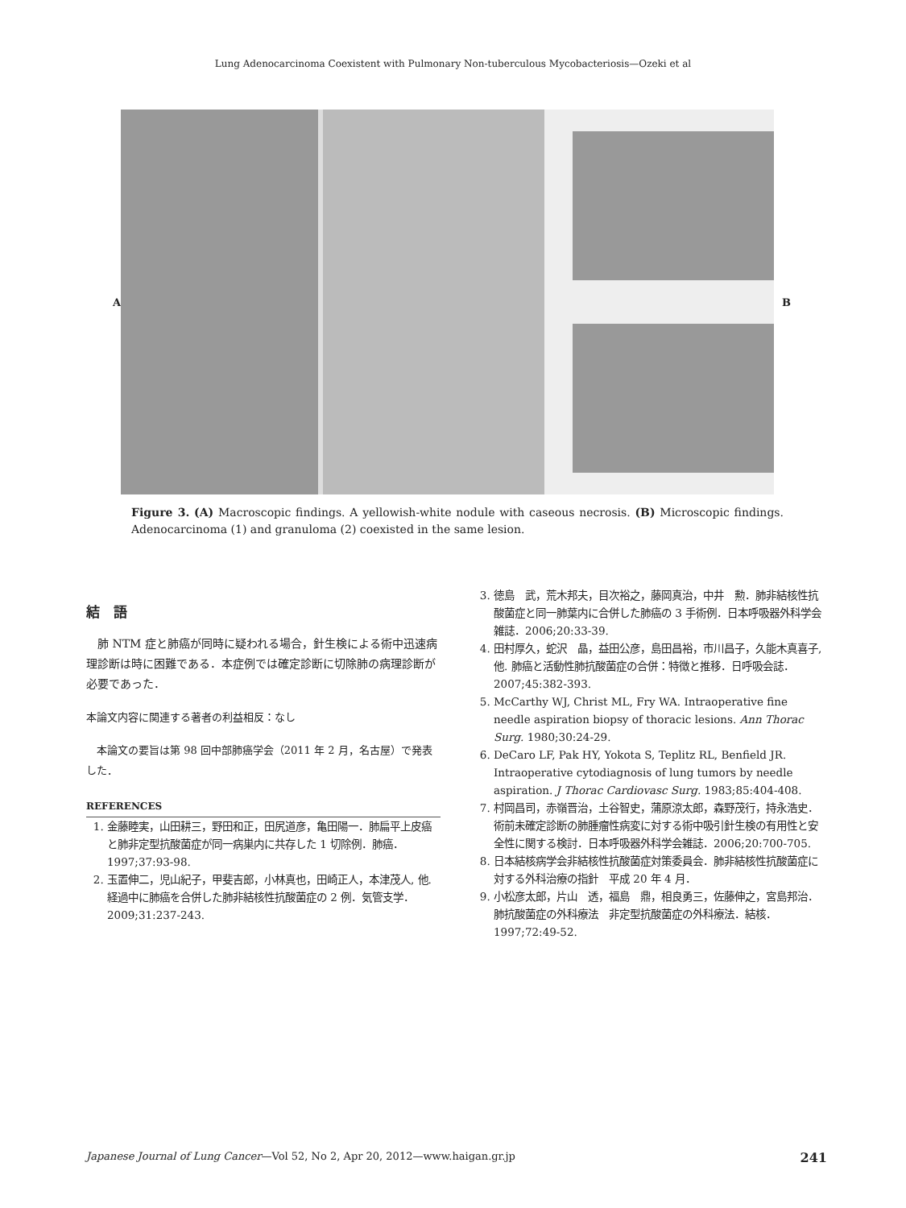Lung Adenocarcinoma Coexistent with Pulmonary Non-tuberculous Mycobacteriosis—Ozeki et al
A B
Figure 3. (A) Macroscopic findings. A yellowish-white nodule with caseous necrosis. (B) Microscopic findings. Adenocarcinoma (1) and granuloma (2) coexisted in the same lesion.
結　語
　肺 NTM 症と肺癌が同時に疑われる場合，針生検による術中迅速病理診断は時に困難である．本症例では確定診断に切除肺の病理診断が必要であった．
本論文内容に関連する著者の利益相反：なし
　本論文の要旨は第 98 回中部肺癌学会（2011 年 2 月，名古屋）で発表した．
REFERENCES
1. 金藤睦実，山田耕三，野田和正，田尻道彦，亀田陽一．肺扁平上皮癌と肺非定型抗酸菌症が同一病巣内に共存した 1 切除例．肺癌．1997;37:93-98.
2. 玉置伸二，児山紀子，甲斐吉郎，小林真也，田崎正人，本津茂人, 他. 経過中に肺癌を合併した肺非結核性抗酸菌症の 2 例．気管支学．2009;31:237-243.
3. 徳島　武，荒木邦夫，目次裕之，藤岡真治，中井　勲．肺非結核性抗酸菌症と同一肺葉内に合併した肺癌の 3 手術例．日本呼吸器外科学会雑誌．2006;20:33-39.
4. 田村厚久，蛇沢　晶，益田公彦，島田昌裕，市川昌子，久能木真喜子, 他. 肺癌と活動性肺抗酸菌症の合併：特徴と推移．日呼吸会誌．2007;45:382-393.
5. McCarthy WJ, Christ ML, Fry WA. Intraoperative fine needle aspiration biopsy of thoracic lesions. Ann Thorac Surg. 1980;30:24-29.
6. DeCaro LF, Pak HY, Yokota S, Teplitz RL, Benfield JR. Intraoperative cytodiagnosis of lung tumors by needle aspiration. J Thorac Cardiovasc Surg. 1983;85:404-408.
7. 村岡昌司，赤嶺晋治，土谷智史，蒲原涼太郎，森野茂行，持永浩史．術前未確定診断の肺腫瘤性病変に対する術中吸引針生検の有用性と安全性に関する検討．日本呼吸器外科学会雑誌．2006;20:700-705.
8. 日本結核病学会非結核性抗酸菌症対策委員会．肺非結核性抗酸菌症に対する外科治療の指針　平成 20 年 4 月．
9. 小松彦太郎，片山　透，福島　鼎，相良勇三，佐藤伸之，宮島邦治．肺抗酸菌症の外科療法　非定型抗酸菌症の外科療法．結核．1997;72:49-52.
Japanese Journal of Lung Cancer—Vol 52, No 2, Apr 20, 2012—www.haigan.gr.jp 241